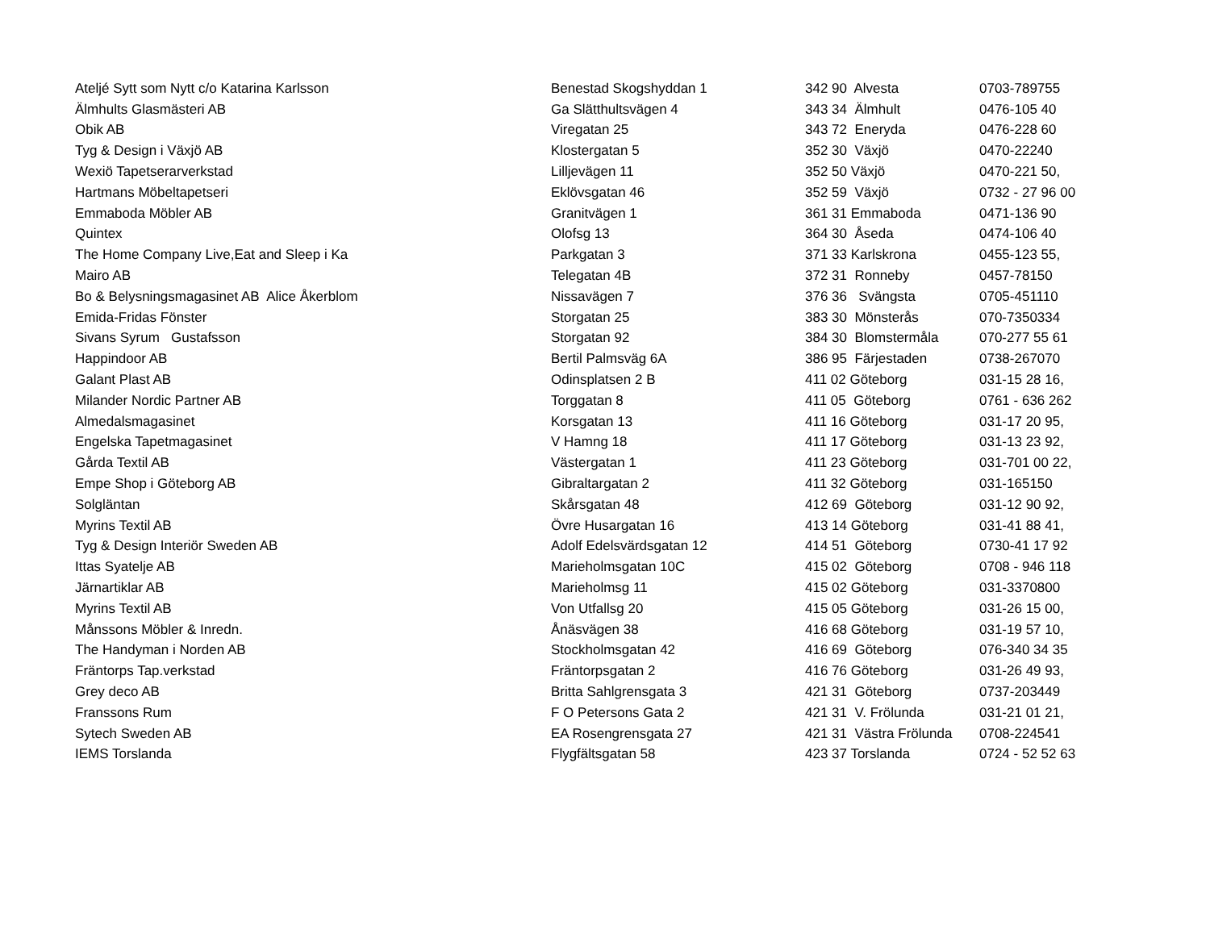| Ateljé Sytt som Nytt c/o Katarina Karlsson | Benestad Skogshyddan 1 | 342 90 Alvesta | 0703-789755 |
| Älmhults Glasmästeri AB | Ga Slätthultsvägen 4 | 343 34 Älmhult | 0476-105 40 |
| Obik AB | Viregatan 25 | 343 72 Eneryda | 0476-228 60 |
| Tyg & Design i Växjö AB | Klostergatan 5 | 352 30 Växjö | 0470-22240 |
| Wexiö Tapetserarverkstad | Lilljevägen 11 | 352 50 Växjö | 0470-221 50, |
| Hartmans Möbeltapetseri | Eklövsgatan 46 | 352 59 Växjö | 0732 - 27 96 00 |
| Emmaboda Möbler AB | Granitvägen 1 | 361 31 Emmaboda | 0471-136 90 |
| Quintex | Olofsg 13 | 364 30 Åseda | 0474-106 40 |
| The Home Company Live,Eat and Sleep i Ka | Parkgatan 3 | 371 33 Karlskrona | 0455-123 55, |
| Mairo AB | Telegatan 4B | 372 31 Ronneby | 0457-78150 |
| Bo & Belysningsmagasinet AB Alice Åkerblom | Nissavägen 7 | 376 36 Svängsta | 0705-451110 |
| Emida-Fridas Fönster | Storgatan 25 | 383 30 Mönsterås | 070-7350334 |
| Sivans Syrum Gustafsson | Storgatan 92 | 384 30 Blomstermåla | 070-277 55 61 |
| Happindoor AB | Bertil Palmsväg 6A | 386 95 Färjestaden | 0738-267070 |
| Galant Plast AB | Odinsplatsen 2 B | 411 02 Göteborg | 031-15 28 16, |
| Milander Nordic Partner AB | Torggatan 8 | 411 05 Göteborg | 0761 - 636 262 |
| Almedalsmagasinet | Korsgatan 13 | 411 16 Göteborg | 031-17 20 95, |
| Engelska Tapetmagasinet | V Hamng 18 | 411 17 Göteborg | 031-13 23 92, |
| Gårda Textil AB | Västergatan 1 | 411 23 Göteborg | 031-701 00 22, |
| Empe Shop i Göteborg AB | Gibraltargatan 2 | 411 32 Göteborg | 031-165150 |
| Solgläntan | Skårsgatan 48 | 412 69 Göteborg | 031-12 90 92, |
| Myrins Textil AB | Övre Husargatan 16 | 413 14 Göteborg | 031-41 88 41, |
| Tyg & Design Interiör Sweden AB | Adolf Edelsvärdsgatan 12 | 414 51 Göteborg | 0730-41 17 92 |
| Ittas Syatelje AB | Marieholmsgatan 10C | 415 02 Göteborg | 0708 - 946 118 |
| Järnartiklar AB | Marieholmsg 11 | 415 02 Göteborg | 031-3370800 |
| Myrins Textil AB | Von Utfallsg 20 | 415 05 Göteborg | 031-26 15 00, |
| Månssons Möbler & Inredn. | Ånäsvägen 38 | 416 68 Göteborg | 031-19 57 10, |
| The Handyman i Norden AB | Stockholmsgatan 42 | 416 69 Göteborg | 076-340 34 35 |
| Fräntorps Tap.verkstad | Fräntorpsgatan 2 | 416 76 Göteborg | 031-26 49 93, |
| Grey deco AB | Britta Sahlgrensgata 3 | 421 31 Göteborg | 0737-203449 |
| Franssons Rum | F O Petersons Gata 2 | 421 31 V. Frölunda | 031-21 01 21, |
| Sytech Sweden AB | EA Rosengrensgata 27 | 421 31 Västra Frölunda | 0708-224541 |
| IEMS Torslanda | Flygfältsgatan 58 | 423 37 Torslanda | 0724 - 52 52 63 |